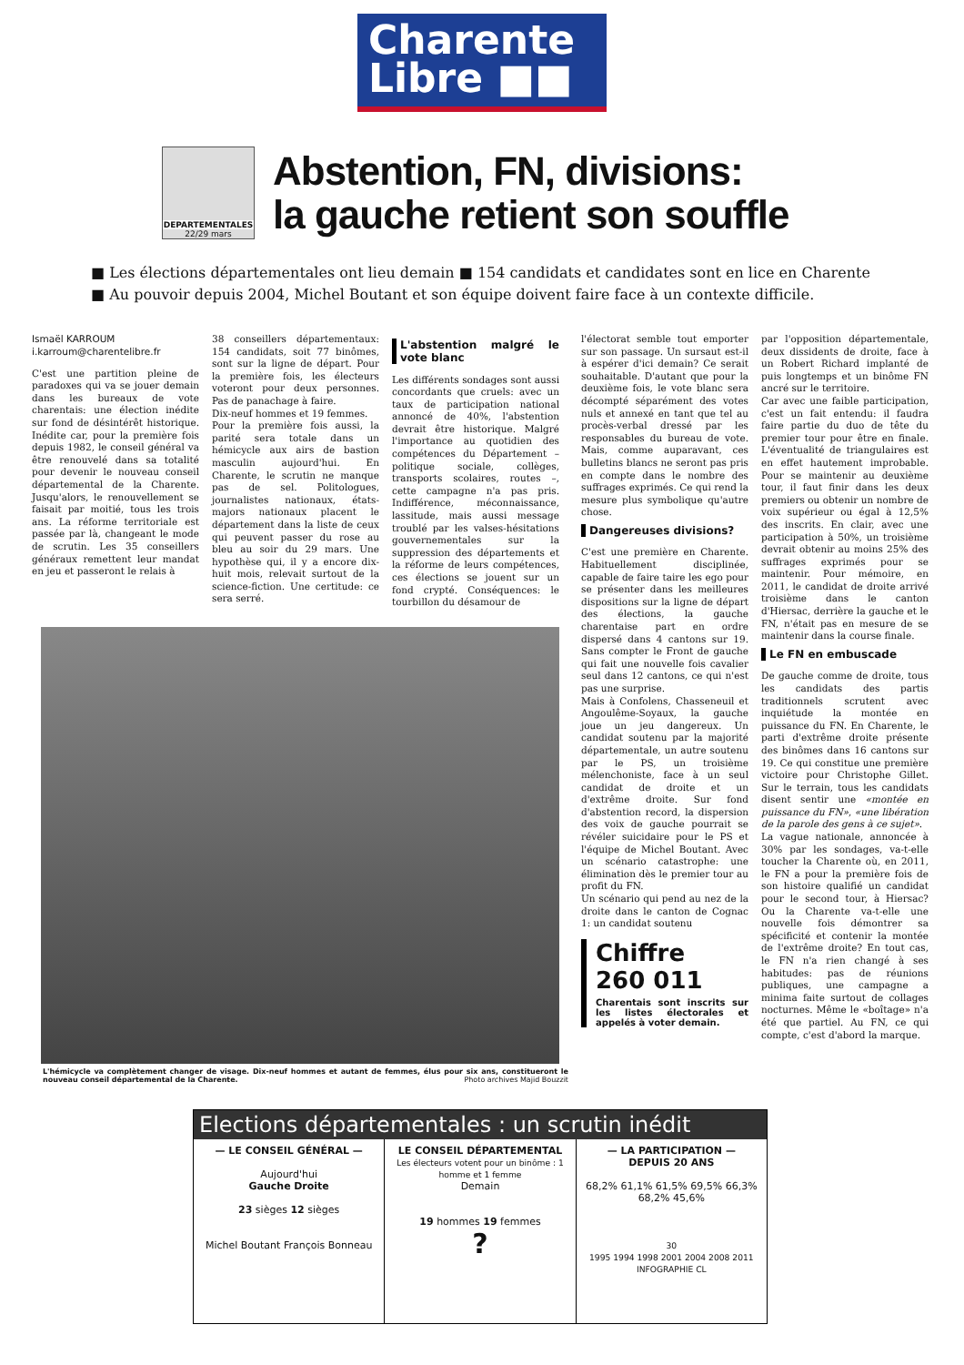Charente
Libre ■■
DEPARTEMENTALES
22/29 mars
Abstention, FN, divisions:
la gauche retient son souffle
■ Les élections départementales ont lieu demain ■ 154 candidats et candidates sont en lice en Charente
■ Au pouvoir depuis 2004, Michel Boutant et son équipe doivent faire face à un contexte difficile.
Ismaël KARROUM
i.karroum@charentelibre.fr
C'est une partition pleine de paradoxes qui va se jouer demain dans les bureaux de vote charentais: une élection inédite sur fond de désintérêt historique. Inédite car, pour la première fois depuis 1982, le conseil général va être renouvelé dans sa totalité pour devenir le nouveau conseil départemental de la Charente. Jusqu'alors, le renouvellement se faisait par moitié, tous les trois ans. La réforme territoriale est passée par là, changeant le mode de scrutin. Les 35 conseillers généraux remettent leur mandat en jeu et passeront le relais à
38 conseillers départementaux: 154 candidats, soit 77 binômes, sont sur la ligne de départ. Pour la première fois, les électeurs voteront pour deux personnes. Pas de panachage à faire.
Dix-neuf hommes et 19 femmes.
Pour la première fois aussi, la parité sera totale dans un hémicycle aux airs de bastion masculin aujourd'hui. En Charente, le scrutin ne manque pas de sel. Politologues, journalistes nationaux, états-majors nationaux placent le département dans la liste de ceux qui peuvent passer du rose au bleu au soir du 29 mars. Une hypothèse qui, il y a encore dix-huit mois, relevait surtout de la science-fiction. Une certitude: ce sera serré.
L'abstention malgré le vote blanc
Les différents sondages sont aussi concordants que cruels: avec un taux de participation national annoncé de 40%, l'abstention devrait être historique. Malgré l'importance au quotidien des compétences du Département – politique sociale, collèges, transports scolaires, routes –, cette campagne n'a pas pris. Indifférence, méconnaissance, lassitude, mais aussi message troublé par les valses-hésitations gouvernementales sur la suppression des départements et la réforme de leurs compétences, ces élections se jouent sur un fond crypté. Conséquences: le tourbillon du désamour de
L'hémicycle va complètement changer de visage. Dix-neuf hommes et autant de femmes, élus pour six ans, constitueront le nouveau conseil départemental de la Charente. Photo archives Majid Bouzzit
l'électorat semble tout emporter sur son passage. Un sursaut est-il à espérer d'ici demain? Ce serait souhaitable. D'autant que pour la deuxième fois, le vote blanc sera décompté séparément des votes nuls et annexé en tant que tel au procès-verbal dressé par les responsables du bureau de vote. Mais, comme auparavant, ces bulletins blancs ne seront pas pris en compte dans le nombre des suffrages exprimés. Ce qui rend la mesure plus symbolique qu'autre chose.
Dangereuses divisions?
C'est une première en Charente. Habituellement disciplinée, capable de faire taire les ego pour se présenter dans les meilleures dispositions sur la ligne de départ des élections, la gauche charentaise part en ordre dispersé dans 4 cantons sur 19. Sans compter le Front de gauche qui fait une nouvelle fois cavalier seul dans 12 cantons, ce qui n'est pas une surprise.
Mais à Confolens, Chasseneuil et Angoulême-Soyaux, la gauche joue un jeu dangereux. Un candidat soutenu par la majorité départementale, un autre soutenu par le PS, un troisième mélenchoniste, face à un seul candidat de droite et un d'extrême droite. Sur fond d'abstention record, la dispersion des voix de gauche pourrait se révéler suicidaire pour le PS et l'équipe de Michel Boutant. Avec un scénario catastrophe: une élimination dès le premier tour au profit du FN.
Un scénario qui pend au nez de la droite dans le canton de Cognac 1: un candidat soutenu
Chiffre
260 011
Charentais sont inscrits sur les listes électorales et appelés à voter demain.
par l'opposition départementale, deux dissidents de droite, face à un Robert Richard implanté de puis longtemps et un binôme FN ancré sur le territoire.
Car avec une faible participation, c'est un fait entendu: il faudra faire partie du duo de tête du premier tour pour être en finale. L'éventualité de triangulaires est en effet hautement improbable. Pour se maintenir au deuxième tour, il faut finir dans les deux premiers ou obtenir un nombre de voix supérieur ou égal à 12,5% des inscrits. En clair, avec une participation à 50%, un troisième devrait obtenir au moins 25% des suffrages exprimés pour se maintenir. Pour mémoire, en 2011, le candidat de droite arrivé troisième dans le canton d'Hiersac, derrière la gauche et le FN, n'était pas en mesure de se maintenir dans la course finale.
Le FN en embuscade
De gauche comme de droite, tous les candidats des partis traditionnels scrutent avec inquiétude la montée en puissance du FN. En Charente, le parti d'extrême droite présente des binômes dans 16 cantons sur 19. Ce qui constitue une première victoire pour Christophe Gillet. Sur le terrain, tous les candidats disent sentir une «montée en puissance du FN», «une libération de la parole des gens à ce sujet».
La vague nationale, annoncée à 30% par les sondages, va-t-elle toucher la Charente où, en 2011, le FN a pour la première fois de son histoire qualifié un candidat pour le second tour, à Hiersac? Ou la Charente va-t-elle une nouvelle fois démontrer sa spécificité et contenir la montée de l'extrême droite? En tout cas, le FN n'a rien changé à ses habitudes: pas de réunions publiques, une campagne a minima faite surtout de collages nocturnes. Même le «boîtage» n'a été que partiel. Au FN, ce qui compte, c'est d'abord la marque.
Elections départementales : un scrutin inédit
— LE CONSEIL GÉNÉRAL —
Aujourd'hui
Gauche Droite
23 sièges 12 sièges
Michel Boutant François Bonneau
LE CONSEIL DÉPARTEMENTAL
Les électeurs votent pour un binôme : 1 homme et 1 femme
Demain
19 hommes 19 femmes
?
— LA PARTICIPATION —
DEPUIS 20 ANS
68,2% 61,1% 61,5% 69,5% 66,3% 68,2% 45,6%
30
1995 1994 1998 2001 2004 2008 2011
INFOGRAPHIE CL